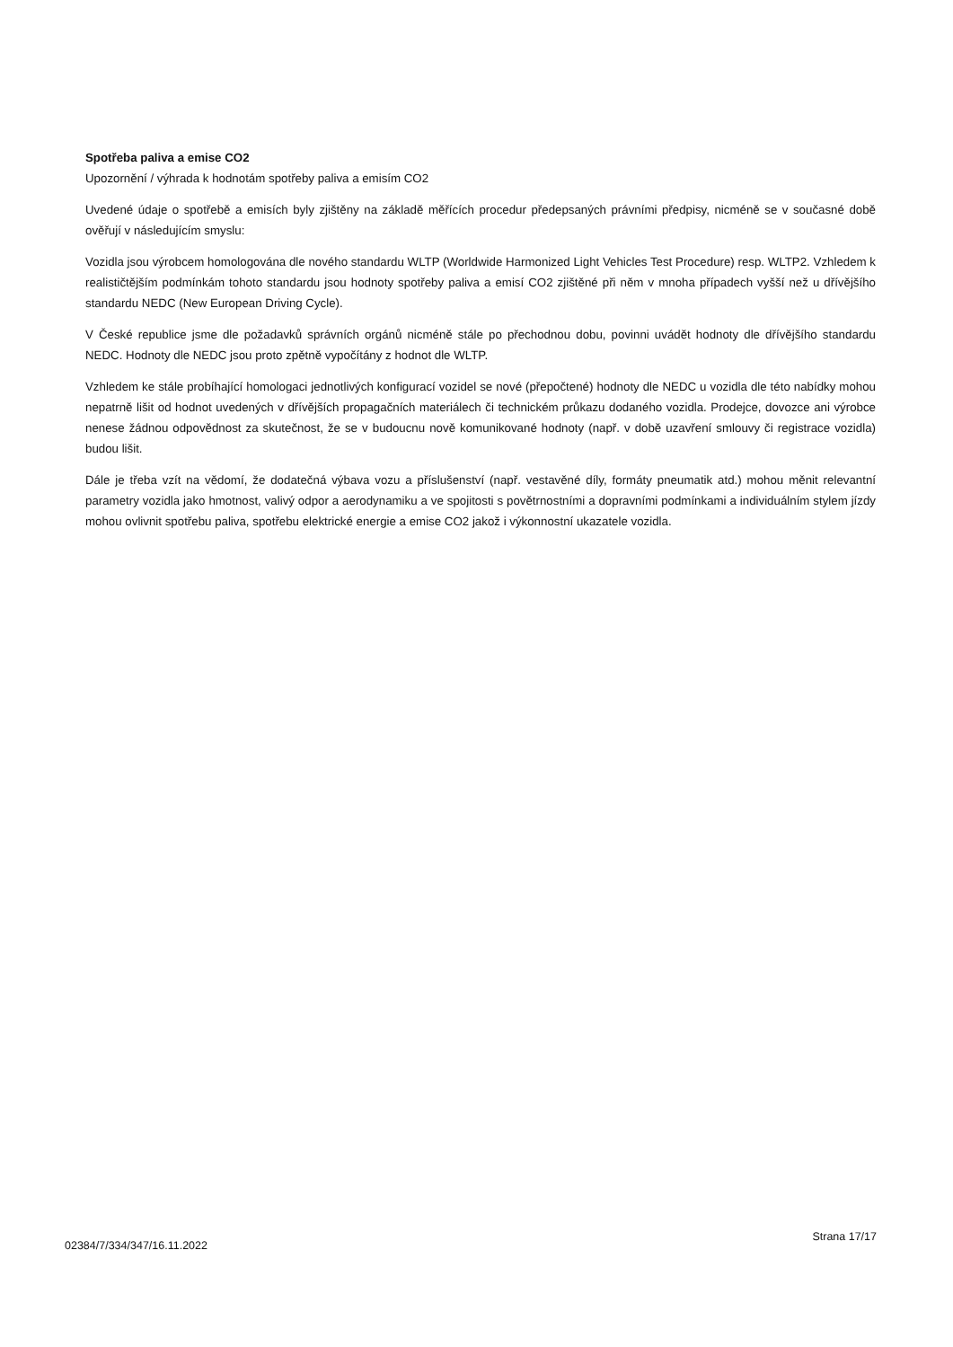Spotřeba paliva a emise CO2
Upozornění / výhrada k hodnotám spotřeby paliva a emisím CO2
Uvedené údaje o spotřebě a emisích byly zjištěny na základě měřících procedur předepsaných právními předpisy, nicméně se v současné době ověřují v následujícím smyslu:
Vozidla jsou výrobcem homologována dle nového standardu WLTP (Worldwide Harmonized Light Vehicles Test Procedure) resp. WLTP2. Vzhledem k realističtějším podmínkám tohoto standardu jsou hodnoty spotřeby paliva a emisí CO2 zjištěné při něm v mnoha případech vyšší než u dřívějšího standardu NEDC (New European Driving Cycle).
V České republice jsme dle požadavků správních orgánů nicméně stále po přechodnou dobu, povinni uvádět hodnoty dle dřívějšího standardu NEDC. Hodnoty dle NEDC jsou proto zpětně vypočítány z hodnot dle WLTP.
Vzhledem ke stále probíhající homologaci jednotlivých konfigurací vozidel se nové (přepočtené) hodnoty dle NEDC u vozidla dle této nabídky mohou nepatrně lišit od hodnot uvedených v dřívějších propagačních materiálech či technickém průkazu dodaného vozidla. Prodejce, dovozce ani výrobce nenese žádnou odpovědnost za skutečnost, že se v budoucnu nově komunikované hodnoty (např. v době uzavření smlouvy či registrace vozidla) budou lišit.
Dále je třeba vzít na vědomí, že dodatečná výbava vozu a příslušenství (např. vestavěné díly, formáty pneumatik atd.) mohou měnit relevantní parametry vozidla jako hmotnost, valivý odpor a aerodynamiku a ve spojitosti s povětrnostními a dopravními podmínkami a individuálním stylem jízdy mohou ovlivnit spotřebu paliva, spotřebu elektrické energie a emise CO2 jakož i výkonnostní ukazatele vozidla.
02384/7/334/347/16.11.2022 Strana 17/17